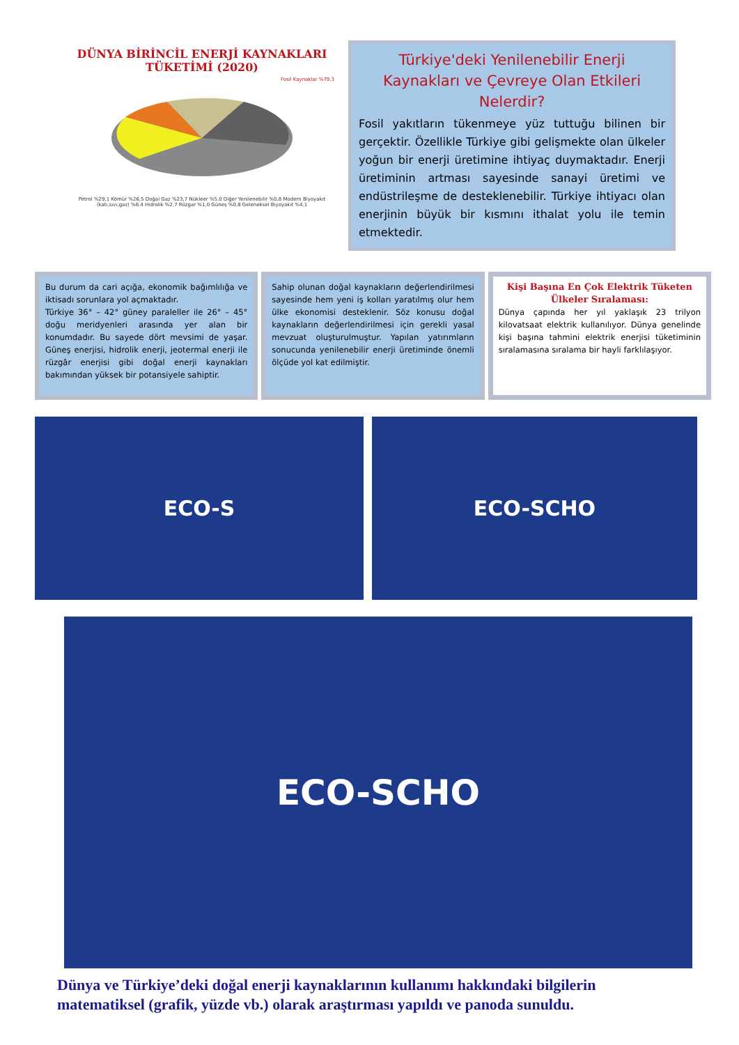DÜNYA BİRİNCİL ENERJİ KAYNAKLARI TÜKETİMİ (2020)
Fosil Kaynaklar %79,3
Petrol %29,1 Kömür %26,5 Doğal Gaz %23,7 Nükleer %5,0 Diğer Yenilenebilir %0,8 Modern Biyoyakıt (katı,sıvı,gaz) %6,4 Hidrolik %2,7 Rüzgar %1,0 Güneş %0,8 Geleneksel Biyoyakıt %4,1
Türkiye'deki Yenilenebilir Enerji Kaynakları ve Çevreye Olan Etkileri Nelerdir?
Fosil yakıtların tükenmeye yüz tuttuğu bilinen bir gerçektir. Özellikle Türkiye gibi gelişmekte olan ülkeler yoğun bir enerji üretimine ihtiyaç duymaktadır. Enerji üretiminin artması sayesinde sanayi üretimi ve endüstrileşme de desteklenebilir. Türkiye ihtiyacı olan enerjinin büyük bir kısmını ithalat yolu ile temin etmektedir.
Bu durum da cari açığa, ekonomik bağımlılığa ve iktisadı sorunlara yol açmaktadır.
Türkiye 36° – 42° güney paraleller ile 26° – 45° doğu meridyenleri arasında yer alan bir konumdadır. Bu sayede dört mevsimi de yaşar. Güneş enerjisi, hidrolik enerji, jeotermal enerji ile rüzgâr enerjisi gibi doğal enerji kaynakları bakımından yüksek bir potansiyele sahiptir.
Sahip olunan doğal kaynakların değerlendirilmesi sayesinde hem yeni iş kolları yaratılmış olur hem ülke ekonomisi desteklenir. Söz konusu doğal kaynakların değerlendirilmesi için gerekli yasal mevzuat oluşturulmuştur. Yapılan yatırımların sonucunda yenilenebilir enerji üretiminde önemli ölçüde yol kat edilmiştir.
Kişi Başına En Çok Elektrik Tüketen Ülkeler Sıralaması:
Dünya çapında her yıl yaklaşık 23 trilyon kilovatsaat elektrik kullanılıyor. Dünya genelinde kişi başına tahmini elektrik enerjisi tüketiminin sıralamasına sıralama bir hayli farklılaşıyor.
ECO-S ECO-SCHO
ECO-SCHO
Dünya ve Türkiye’deki doğal enerji kaynaklarının kullanımı hakkındaki bilgilerin matematiksel (grafik, yüzde vb.) olarak araştırması yapıldı ve panoda sunuldu.